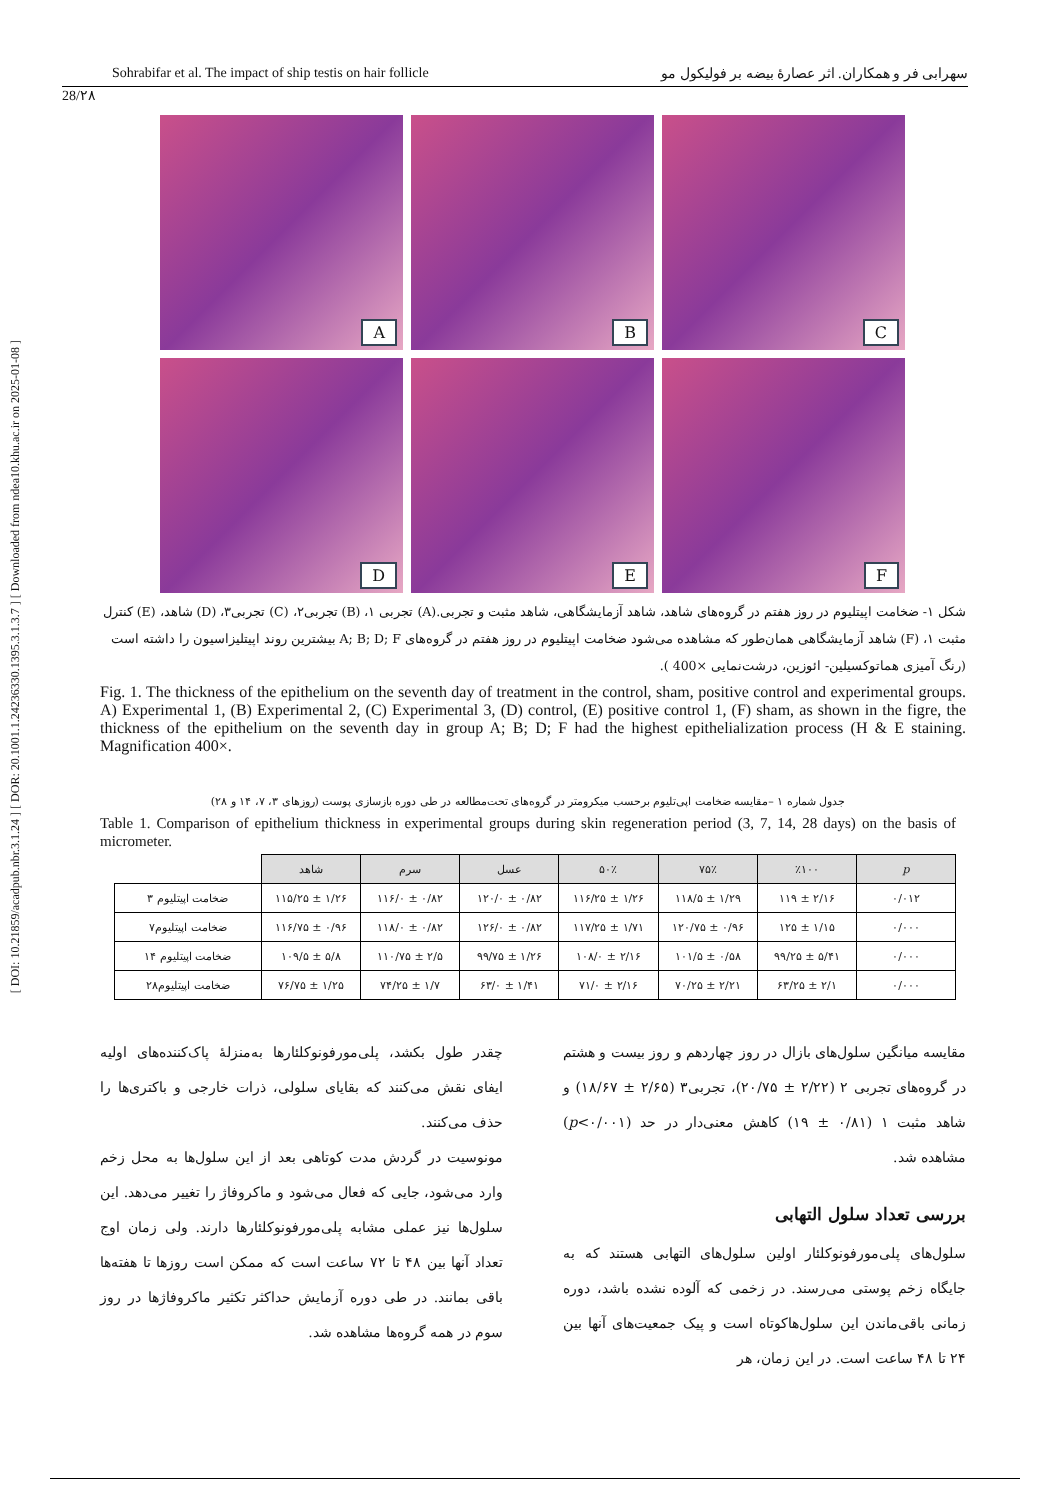[ DOI: 10.21859/acadpub.nbr.3.1.24 ] [ DOR: 20.1001.1.24236330.1395.3.1.3.7 ] [ Downloaded from ndea10.khu.ac.ir on 2025-01-08 ]
Sohrabifar et al. The impact of ship testis on hair follicle سهرابی فر و همکاران. اثر عصارهٔ بیضه بر فولیکول مو
28/۲۸
A
B
C
D
E
F
شکل ۱- ضخامت اپیتلیوم در روز هفتم در گروه‌های شاهد، شاهد آزمایشگاهی، شاهد مثبت و تجربی.(A) تجربی ۱، (B) تجربی۲، (C) تجربی۳، (D) شاهد، (E) کنترل مثبت ۱، (F) شاهد آزمایشگاهی همان‌طور که مشاهده می‌شود ضخامت اپیتلیوم در روز هفتم در گروه‌های A; B; D; F بیشترین روند اپیتلیزاسیون را داشته است (رنگ آمیزی هماتوکسیلین- ائوزین، درشت‌نمایی ×400 ).
Fig. 1. The thickness of the epithelium on the seventh day of treatment in the control, sham, positive control and experimental groups. A) Experimental 1, (B) Experimental 2, (C) Experimental 3, (D) control, (E) positive control 1, (F) sham, as shown in the figre, the thickness of the epithelium on the seventh day in group A; B; D; F had the highest epithelialization process (H & E staining. Magnification 400×.
جدول شماره ۱ –مقایسه ضخامت اپی‌تلیوم برحسب میکرومتر در گروه‌های تحت‌مطالعه در طی دوره بازسازی پوست (روزهای ۳، ۷، ۱۴ و ۲۸)
Table 1. Comparison of epithelium thickness in experimental groups during skin regeneration period (3, 7, 14, 28 days) on the basis of micrometer.
| | شاهد | سرم | عسل | ۵۰٪ | ۷۵٪ | ٪۱۰۰ | p |
| --- | --- | --- | --- | --- | --- | --- | --- |
| ضخامت اپیتلیوم ۳ | ۱۱۵/۲۵ ± ۱/۲۶ | ۱۱۶/۰ ± ۰/۸۲ | ۱۲۰/۰ ± ۰/۸۲ | ۱۱۶/۲۵ ± ۱/۲۶ | ۱۱۸/۵ ± ۱/۲۹ | ۱۱۹ ± ۲/۱۶ | ۰/۰۱۲ |
| ضخامت اپیتلیوم۷ | ۱۱۶/۷۵ ± ۰/۹۶ | ۱۱۸/۰ ± ۰/۸۲ | ۱۲۶/۰ ± ۰/۸۲ | ۱۱۷/۲۵ ± ۱/۷۱ | ۱۲۰/۷۵ ± ۰/۹۶ | ۱۲۵ ± ۱/۱۵ | ۰/۰۰۰ |
| ضخامت اپیتلیوم ۱۴ | ۱۰۹/۵ ± ۵/۸ | ۱۱۰/۷۵ ± ۲/۵ | ۹۹/۷۵ ± ۱/۲۶ | ۱۰۸/۰ ± ۲/۱۶ | ۱۰۱/۵ ± ۰/۵۸ | ۹۹/۲۵ ± ۵/۴۱ | ۰/۰۰۰ |
| ضخامت اپیتلیوم۲۸ | ۷۶/۷۵ ± ۱/۲۵ | ۷۴/۲۵ ± ۱/۷ | ۶۳/۰ ± ۱/۴۱ | ۷۱/۰ ± ۲/۱۶ | ۷۰/۲۵ ± ۲/۲۱ | ۶۳/۲۵ ± ۲/۱ | ۰/۰۰۰ |
مقایسه میانگین سلول‌های بازال در روز چهاردهم و روز بیست و هشتم در گروه‌های تجربی ۲ (۲/۲۲ ± ۲۰/۷۵)، تجربی۳ (۲/۶۵ ± ۱۸/۶۷) و شاهد مثبت ۱ (۰/۸۱ ± ۱۹) کاهش معنی‌دار در حد (p<۰/۰۰۱) مشاهده شد.
بررسی تعداد سلول التهابی
سلول‌های پلی‌مورفونوکلئار اولین سلول‌های التهابی هستند که به جایگاه زخم پوستی می‌رسند. در زخمی که آلوده نشده باشد، دوره زمانی باقی‌ماندن این سلول‌هاکوتاه است و پیک جمعیت‌های آنها بین ۲۴ تا ۴۸ ساعت است. در این زمان، هر
چقدر طول بکشد، پلی‌مورفونوکلئارها به‌منزلهٔ پاک‌کننده‌های اولیه ایفای نقش می‌کنند که بقایای سلولی، ذرات خارجی و باکتری‌ها را حذف می‌کنند.
مونوسیت در گردش مدت کوتاهی بعد از این سلول‌ها به محل زخم وارد می‌شود، جایی که فعال می‌شود و ماکروفاژ را تغییر می‌دهد. این سلول‌ها نیز عملی مشابه پلی‌مورفونوکلئارها دارند. ولی زمان اوج تعداد آنها بین ۴۸ تا ۷۲ ساعت است که ممکن است روزها تا هفته‌ها باقی بمانند. در طی دوره آزمایش حداکثر تکثیر ماکروفاژها در روز سوم در همه گروه‌ها مشاهده شد.